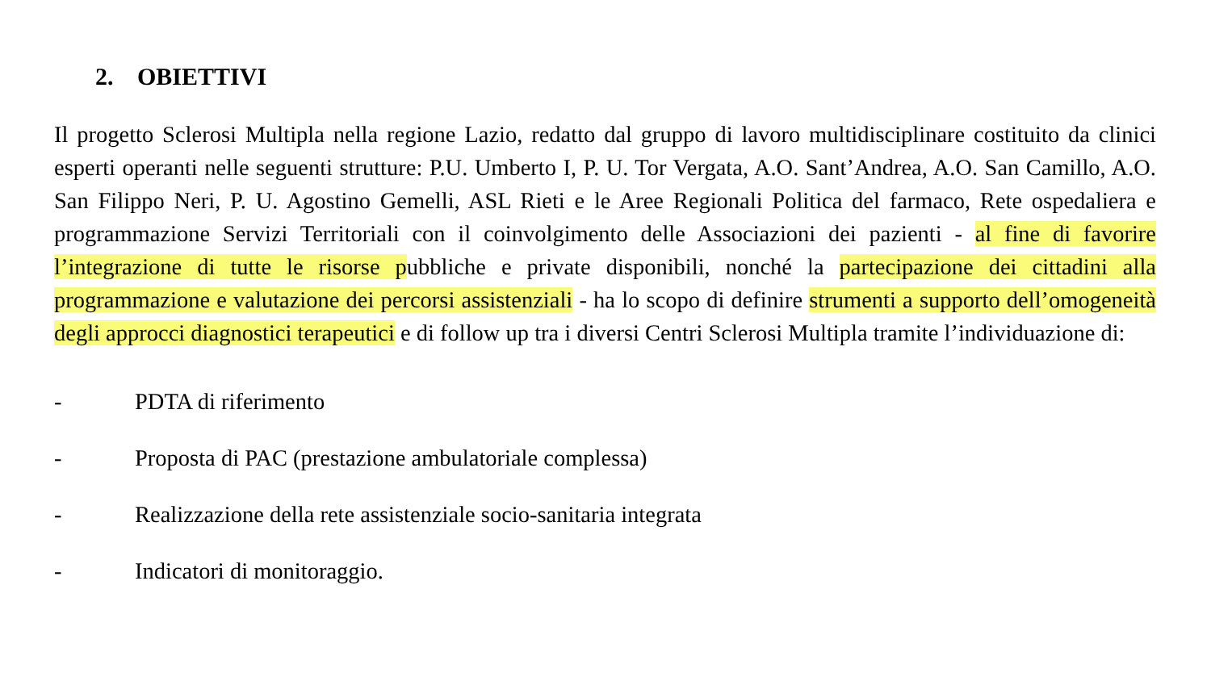2. OBIETTIVI
Il progetto Sclerosi Multipla nella regione Lazio, redatto dal gruppo di lavoro multidisciplinare costituito da clinici esperti operanti nelle seguenti strutture: P.U. Umberto I, P. U. Tor Vergata, A.O. Sant’Andrea, A.O. San Camillo, A.O. San Filippo Neri, P. U. Agostino Gemelli, ASL Rieti e le Aree Regionali Politica del farmaco, Rete ospedaliera e programmazione Servizi Territoriali con il coinvolgimento delle Associazioni dei pazienti - al fine di favorire l’integrazione di tutte le risorse pubbliche e private disponibili, nonché la partecipazione dei cittadini alla programmazione e valutazione dei percorsi assistenziali - ha lo scopo di definire strumenti a supporto dell’omogeneità degli approcci diagnostici terapeutici e di follow up tra i diversi Centri Sclerosi Multipla tramite l’individuazione di:
- PDTA di riferimento
- Proposta di PAC (prestazione ambulatoriale complessa)
- Realizzazione della rete assistenziale socio-sanitaria integrata
- Indicatori di monitoraggio.